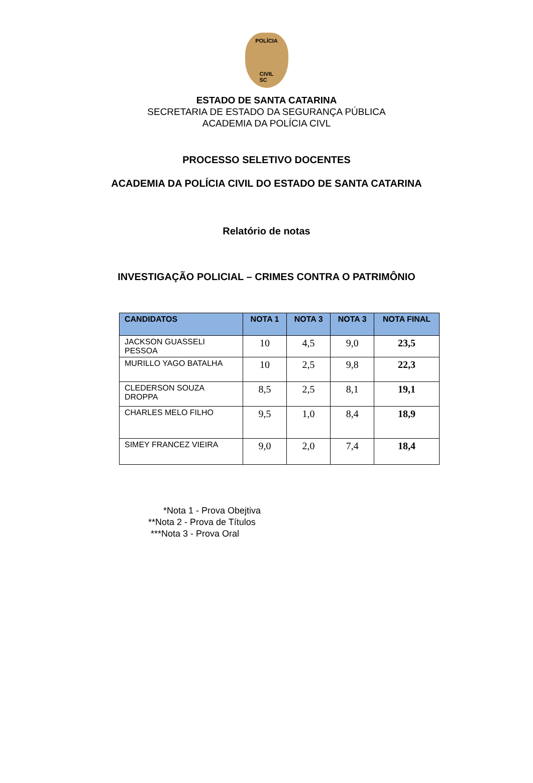POLÍCIA
CIVIL
SC
ESTADO DE SANTA CATARINA
SECRETARIA DE ESTADO DA SEGURANÇA PÚBLICA
ACADEMIA DA POLÍCIA CIVL
PROCESSO SELETIVO DOCENTES
ACADEMIA DA POLÍCIA CIVIL DO ESTADO DE SANTA CATARINA
Relatório de notas
INVESTIGAÇÃO POLICIAL – CRIMES CONTRA O PATRIMÔNIO
| CANDIDATOS | NOTA 1 | NOTA 3 | NOTA 3 | NOTA FINAL |
| --- | --- | --- | --- | --- |
| JACKSON GUASSELI PESSOA | 10 | 4,5 | 9,0 | 23,5 |
| MURILLO YAGO BATALHA | 10 | 2,5 | 9,8 | 22,3 |
| CLEDERSON SOUZA DROPPA | 8,5 | 2,5 | 8,1 | 19,1 |
| CHARLES MELO FILHO | 9,5 | 1,0 | 8,4 | 18,9 |
| SIMEY FRANCEZ VIEIRA | 9,0 | 2,0 | 7,4 | 18,4 |
*Nota 1 - Prova Obejtiva
**Nota 2 - Prova de Títulos
***Nota 3 - Prova Oral